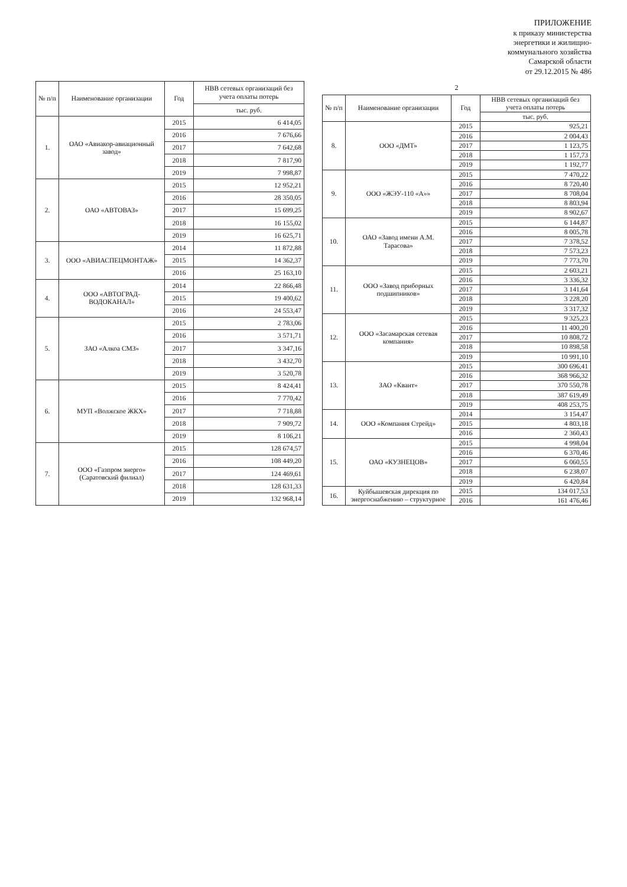ПРИЛОЖЕНИЕ
к приказу министерства
энергетики и жилищно-
коммунального хозяйства
Самарской области
от 29.12.2015 № 486
| № п/п | Наименование организации | Год | НВВ сетевых организаций без учета оплаты потерь |
| --- | --- | --- | --- |
| | | | тыс. руб. |
| 1. | ОАО «Авиакор-авиационный завод» | 2015 | 6 414,05 |
| | | 2016 | 7 676,66 |
| | | 2017 | 7 642,68 |
| | | 2018 | 7 817,90 |
| | | 2019 | 7 998,87 |
| 2. | ОАО «АВТОВАЗ» | 2015 | 12 952,21 |
| | | 2016 | 28 350,05 |
| | | 2017 | 15 699,25 |
| | | 2018 | 16 155,02 |
| | | 2019 | 16 625,71 |
| 3. | ООО «АВИАСПЕЦМОНТАЖ» | 2014 | 11 872,88 |
| | | 2015 | 14 362,37 |
| | | 2016 | 25 163,10 |
| 4. | ООО «АВТОГРАД-ВОДОКАНАЛ» | 2014 | 22 866,48 |
| | | 2015 | 19 400,62 |
| | | 2016 | 24 553,47 |
| 5. | ЗАО «Алкоа СМЗ» | 2015 | 2 783,06 |
| | | 2016 | 3 571,71 |
| | | 2017 | 3 347,16 |
| | | 2018 | 3 432,70 |
| | | 2019 | 3 520,78 |
| 6. | МУП «Волжское ЖКХ» | 2015 | 8 424,41 |
| | | 2016 | 7 770,42 |
| | | 2017 | 7 718,88 |
| | | 2018 | 7 909,72 |
| | | 2019 | 8 106,21 |
| 7. | ООО «Газпром энерго» (Саратовский филиал) | 2015 | 128 674,57 |
| | | 2016 | 108 449,20 |
| | | 2017 | 124 469,61 |
| | | 2018 | 128 631,33 |
| | | 2019 | 132 968,14 |
2
| № п/п | Наименование организации | Год | НВВ сетевых организаций без учета оплаты потерь |
| --- | --- | --- | --- |
| | | | тыс. руб. |
| 8. | ООО «ДМТ» | 2015 | 925,21 |
| | | 2016 | 2 004,43 |
| | | 2017 | 1 123,75 |
| | | 2018 | 1 157,73 |
| | | 2019 | 1 192,77 |
| 9. | ООО «ЖЭУ-110 «А»» | 2015 | 7 470,22 |
| | | 2016 | 8 720,40 |
| | | 2017 | 8 708,04 |
| | | 2018 | 8 803,94 |
| | | 2019 | 8 902,67 |
| 10. | ОАО «Завод имени А.М. Тарасова» | 2015 | 6 144,87 |
| | | 2016 | 8 005,78 |
| | | 2017 | 7 378,52 |
| | | 2018 | 7 573,23 |
| | | 2019 | 7 773,70 |
| 11. | ООО «Завод приборных подшипников» | 2015 | 2 603,21 |
| | | 2016 | 3 336,32 |
| | | 2017 | 3 141,64 |
| | | 2018 | 3 228,20 |
| | | 2019 | 3 317,32 |
| 12. | ООО «Засамарская сетевая компания» | 2015 | 9 325,23 |
| | | 2016 | 11 400,20 |
| | | 2017 | 10 808,72 |
| | | 2018 | 10 898,58 |
| | | 2019 | 10 991,10 |
| 13. | ЗАО «Квант» | 2015 | 300 696,41 |
| | | 2016 | 368 966,32 |
| | | 2017 | 370 550,78 |
| | | 2018 | 387 619,49 |
| | | 2019 | 408 253,75 |
| 14. | ООО «Компания Стрейд» | 2014 | 3 154,47 |
| | | 2015 | 4 803,18 |
| | | 2016 | 2 360,43 |
| 15. | ОАО «КУЗНЕЦОВ» | 2015 | 4 998,04 |
| | | 2016 | 6 370,46 |
| | | 2017 | 6 060,55 |
| | | 2018 | 6 238,07 |
| | | 2019 | 6 420,84 |
| 16. | Куйбышевская дирекция по энергоснабжению – структурное | 2015 | 134 017,53 |
| | | 2016 | 161 476,46 |